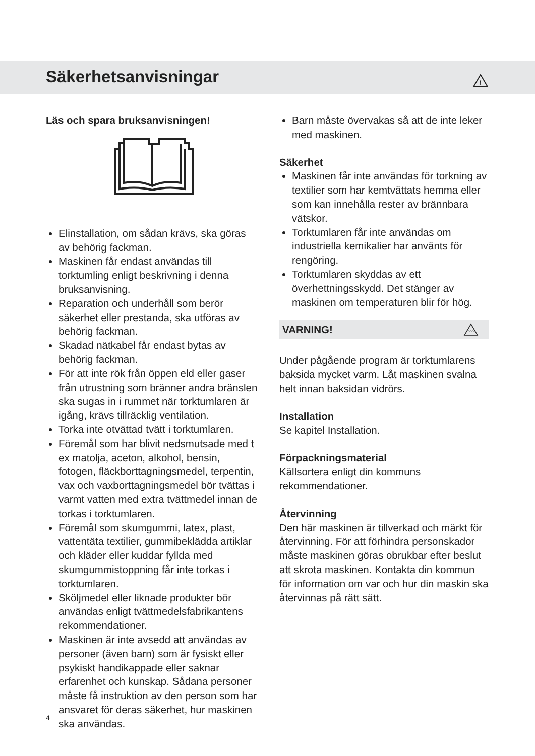Säkerhetsanvisningar
!
Läs och spara bruksanvisningen!
Elinstallation, om sådan krävs, ska göras av behörig fackman.
Maskinen får endast användas till torktumling enligt beskrivning i denna bruksanvisning.
Reparation och underhåll som berör säkerhet eller prestanda, ska utföras av behörig fackman.
Skadad nätkabel får endast bytas av behörig fackman.
För att inte rök från öppen eld eller gaser från utrustning som bränner andra bränslen ska sugas in i rummet när torktumlaren är igång, krävs tillräcklig ventilation.
Torka inte otvättad tvätt i torktumlaren.
Föremål som har blivit nedsmutsade med t ex matolja, aceton, alkohol, bensin, fotogen, fläckborttagningsmedel, terpentin, vax och vaxborttagningsmedel bör tvättas i varmt vatten med extra tvättmedel innan de torkas i torktumlaren.
Föremål som skumgummi, latex, plast, vattentäta textilier, gummibeklädda artiklar och kläder eller kuddar fyllda med skumgummistoppning får inte torkas i torktumlaren.
Sköljmedel eller liknade produkter bör användas enligt tvättmedelsfabrikantens rekommendationer.
Maskinen är inte avsedd att användas av personer (även barn) som är fysiskt eller psykiskt handikappade eller saknar erfarenhet och kunskap. Sådana personer måste få instruktion av den person som har ansvaret för deras säkerhet, hur maskinen ska användas.
Barn måste övervakas så att de inte leker med maskinen.
Säkerhet
Maskinen får inte användas för torkning av textilier som har kemtvättats hemma eller som kan innehålla rester av brännbara vätskor.
Torktumlaren får inte användas om industriella kemikalier har använts för rengöring.
Torktumlaren skyddas av ett överhettningsskydd. Det stänger av maskinen om temperaturen blir för hög.
VARNING!
Under pågående program är torktumlarens baksida mycket varm. Låt maskinen svalna helt innan baksidan vidrörs.
Installation
Se kapitel Installation.
Förpackningsmaterial
Källsortera enligt din kommuns rekommendationer.
Återvinning
Den här maskinen är tillverkad och märkt för återvinning. För att förhindra personskador måste maskinen göras obrukbar efter beslut att skrota maskinen. Kontakta din kommun för information om var och hur din maskin ska återvinnas på rätt sätt.
4